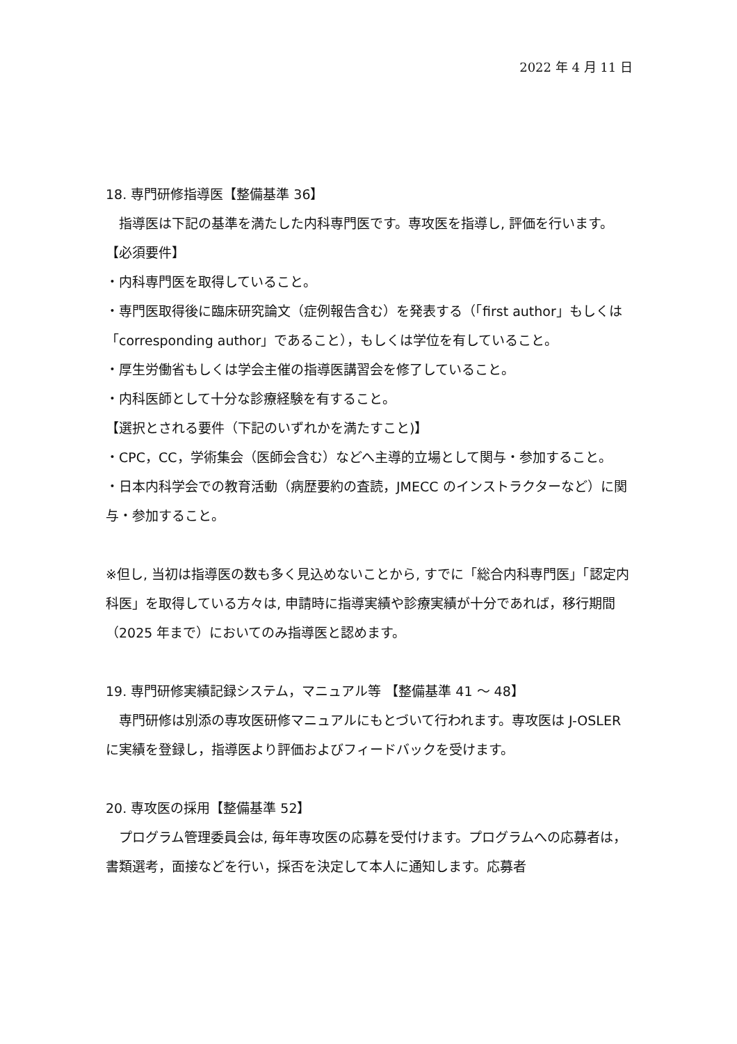2022 年 4 月 11 日
18. 専門研修指導医【整備基準 36】
　指導医は下記の基準を満たした内科専門医です。専攻医を指導し, 評価を行います。
【必須要件】
・内科専門医を取得していること。
・専門医取得後に臨床研究論文（症例報告含む）を発表する（「first author」もしくは「corresponding author」であること），もしくは学位を有していること。
・厚生労働省もしくは学会主催の指導医講習会を修了していること。
・内科医師として十分な診療経験を有すること。
【選択とされる要件（下記のいずれかを満たすこと)】
・CPC，CC，学術集会（医師会含む）などへ主導的立場として関与・参加すること。
・日本内科学会での教育活動（病歴要約の査読，JMECC のインストラクターなど）に関与・参加すること。
※但し, 当初は指導医の数も多く見込めないことから, すでに「総合内科専門医」「認定内科医」を取得している方々は, 申請時に指導実績や診療実績が十分であれば，移行期間（2025 年まで）においてのみ指導医と認めます。
19. 専門研修実績記録システム，マニュアル等 【整備基準 41 ～ 48】
　専門研修は別添の専攻医研修マニュアルにもとづいて行われます。専攻医は J-OSLER に実績を登録し，指導医より評価およびフィードバックを受けます。
20. 専攻医の採用【整備基準 52】
　プログラム管理委員会は, 毎年専攻医の応募を受付けます。プログラムへの応募者は，書類選考，面接などを行い，採否を決定して本人に通知します。応募者